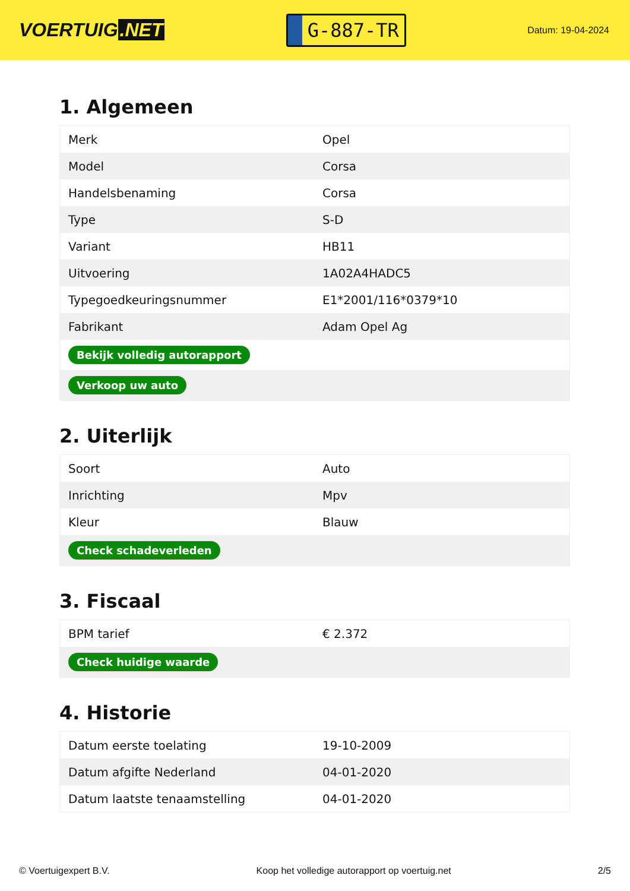VOERTUIG.NET
G-887-TR
Datum: 19-04-2024
1. Algemeen
| Merk | Opel |
| Model | Corsa |
| Handelsbenaming | Corsa |
| Type | S-D |
| Variant | HB11 |
| Uitvoering | 1A02A4HADC5 |
| Typegoedkeuringsnummer | E1*2001/116*0379*10 |
| Fabrikant | Adam Opel Ag |
| Bekijk volledig autorapport | |
| Verkoop uw auto | |
2. Uiterlijk
| Soort | Auto |
| Inrichting | Mpv |
| Kleur | Blauw |
| Check schadeverleden | |
3. Fiscaal
| BPM tarief | € 2.372 |
| Check huidige waarde | |
4. Historie
| Datum eerste toelating | 19-10-2009 |
| Datum afgifte Nederland | 04-01-2020 |
| Datum laatste tenaamstelling | 04-01-2020 |
© Voertuigexpert B.V. Koop het volledige autorapport op voertuig.net 2/5